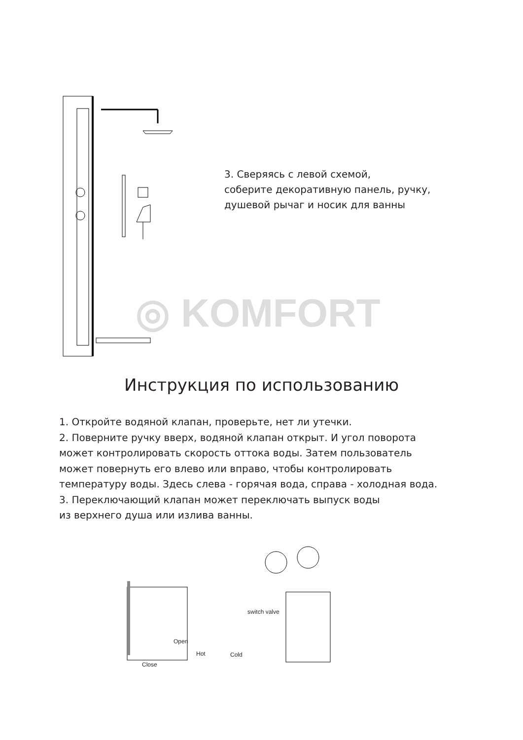3. Сверяясь с левой схемой,
соберите декоративную панель, ручку,
душевой рычаг и носик для ванны
◎ KOMFORT
Инструкция по использованию
1. Откройте водяной клапан, проверьте, нет ли утечки.
2. Поверните ручку вверх, водяной клапан открыт. И угол поворота
может контролировать скорость оттока воды. Затем пользователь
может повернуть его влево или вправо, чтобы контролировать
температуру воды. Здесь слева - горячая вода, справа - холодная вода.
3. Переключающий клапан может переключать выпуск воды
из верхнего душа или излива ванны.
Open
Close
Hot Cold
switch valve